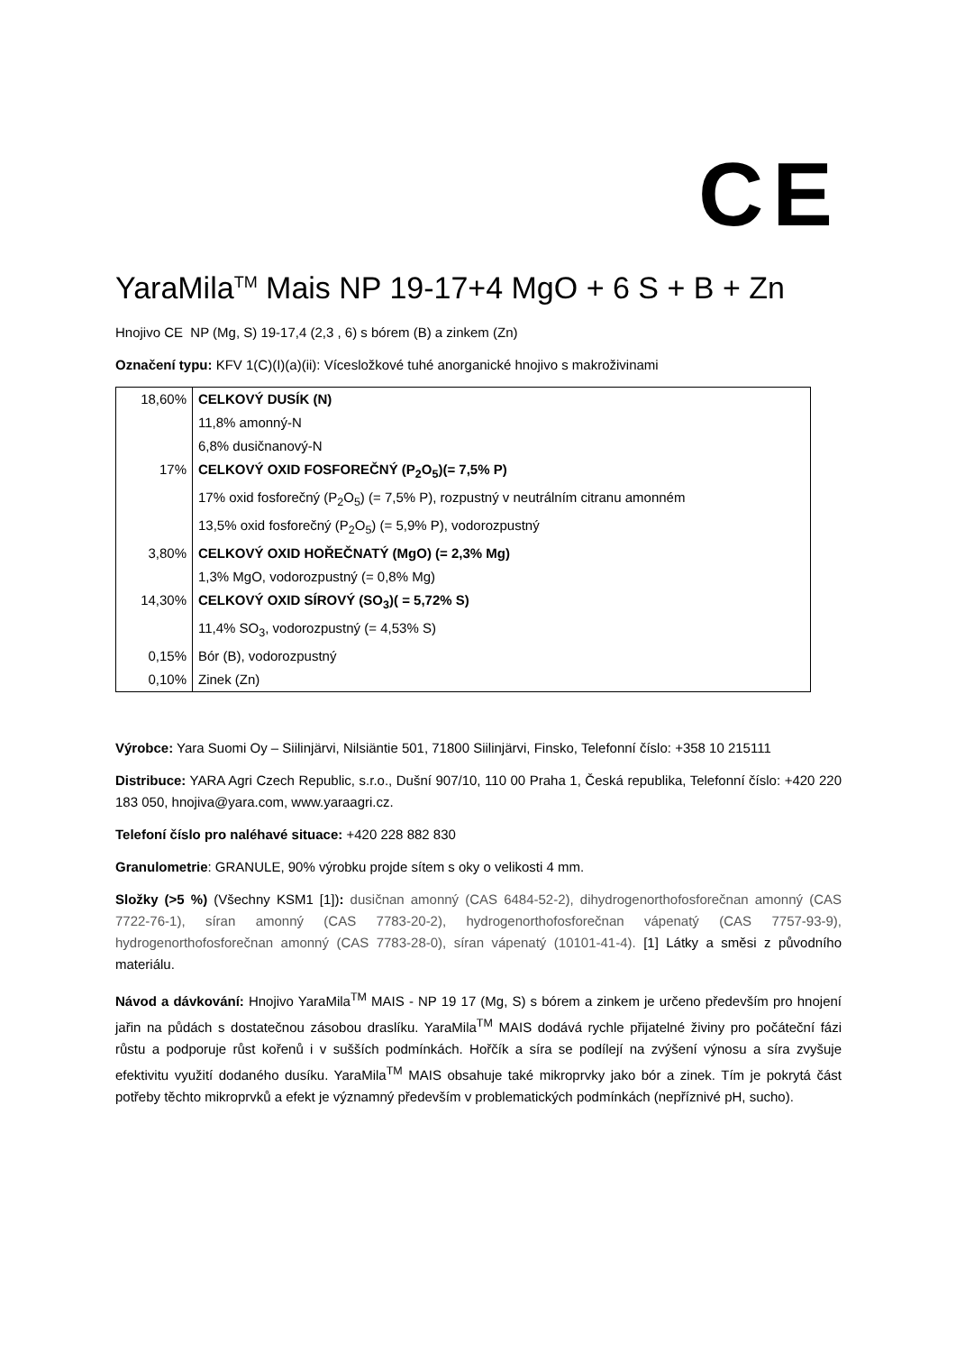CE
YaraMila<sup>TM</sup> Mais NP 19-17+4 MgO + 6 S + B + Zn
Hnojivo CE NP (Mg, S) 19-17,4 (2,3 , 6) s bórem (B) a zinkem (Zn)
Označení typu: KFV 1(C)(I)(a)(ii): Vícesložkové tuhé anorganické hnojivo s makroživinami
| 18,60% | CELKOVÝ DUSÍK (N) |
| | 11,8% amonný-N |
| | 6,8% dusičnanový-N |
| 17% | CELKOVÝ OXID FOSFOREČNÝ (P<sub>2</sub>O<sub>5</sub>)(= 7,5% P) |
| | 17% oxid fosforečný (P<sub>2</sub>O<sub>5</sub>) (= 7,5% P), rozpustný v neutrálním citranu amonném |
| | 13,5% oxid fosforečný (P<sub>2</sub>O<sub>5</sub>) (= 5,9% P), vodorozpustný |
| 3,80% | CELKOVÝ OXID HOŘEČNATÝ (MgO) (= 2,3% Mg) |
| | 1,3% MgO, vodorozpustný (= 0,8% Mg) |
| 14,30% | CELKOVÝ OXID SÍROVÝ (SO<sub>3</sub>)( = 5,72% S) |
| | 11,4% SO<sub>3</sub>, vodorozpustný (= 4,53% S) |
| 0,15% | Bór (B), vodorozpustný |
| 0,10% | Zinek (Zn) |
Výrobce: Yara Suomi Oy – Siilinjärvi, Nilsiäntie 501, 71800 Siilinjärvi, Finsko, Telefonní číslo: +358 10 215111
Distribuce: YARA Agri Czech Republic, s.r.o., Dušní 907/10, 110 00 Praha 1, Česká republika, Telefonní číslo: +420 220 183 050, hnojiva@yara.com, www.yaraagri.cz.
Telefoní číslo pro naléhavé situace: +420 228 882 830
Granulometrie: GRANULE, 90% výrobku projde sítem s oky o velikosti 4 mm.
Složky (>5 %) (Všechny KSM1 [1]): dusičnan amonný (CAS 6484-52-2), dihydrogenorthofosforečnan amonný (CAS 7722-76-1), síran amonný (CAS 7783-20-2), hydrogenorthofosforečnan vápenatý (CAS 7757-93-9), hydrogenorthofosforečnan amonný (CAS 7783-28-0), síran vápenatý (10101-41-4). [1] Látky a směsi z původního materiálu.
Návod a dávkování: Hnojivo YaraMila<sup>TM</sup> MAIS - NP 19 17 (Mg, S) s bórem a zinkem je určeno především pro hnojení jařin na půdách s dostatečnou zásobou draslíku. YaraMila<sup>TM</sup> MAIS dodává rychle přijatelné živiny pro počáteční fázi růstu a podporuje růst kořenů i v sušších podmínkách. Hořčík a síra se podílejí na zvýšení výnosu a síra zvyšuje efektivitu využití dodaného dusíku. YaraMila<sup>TM</sup> MAIS obsahuje také mikroprvky jako bór a zinek. Tím je pokrytá část potřeby těchto mikroprvků a efekt je významný především v problematických podmínkách (nepříznivé pH, sucho).